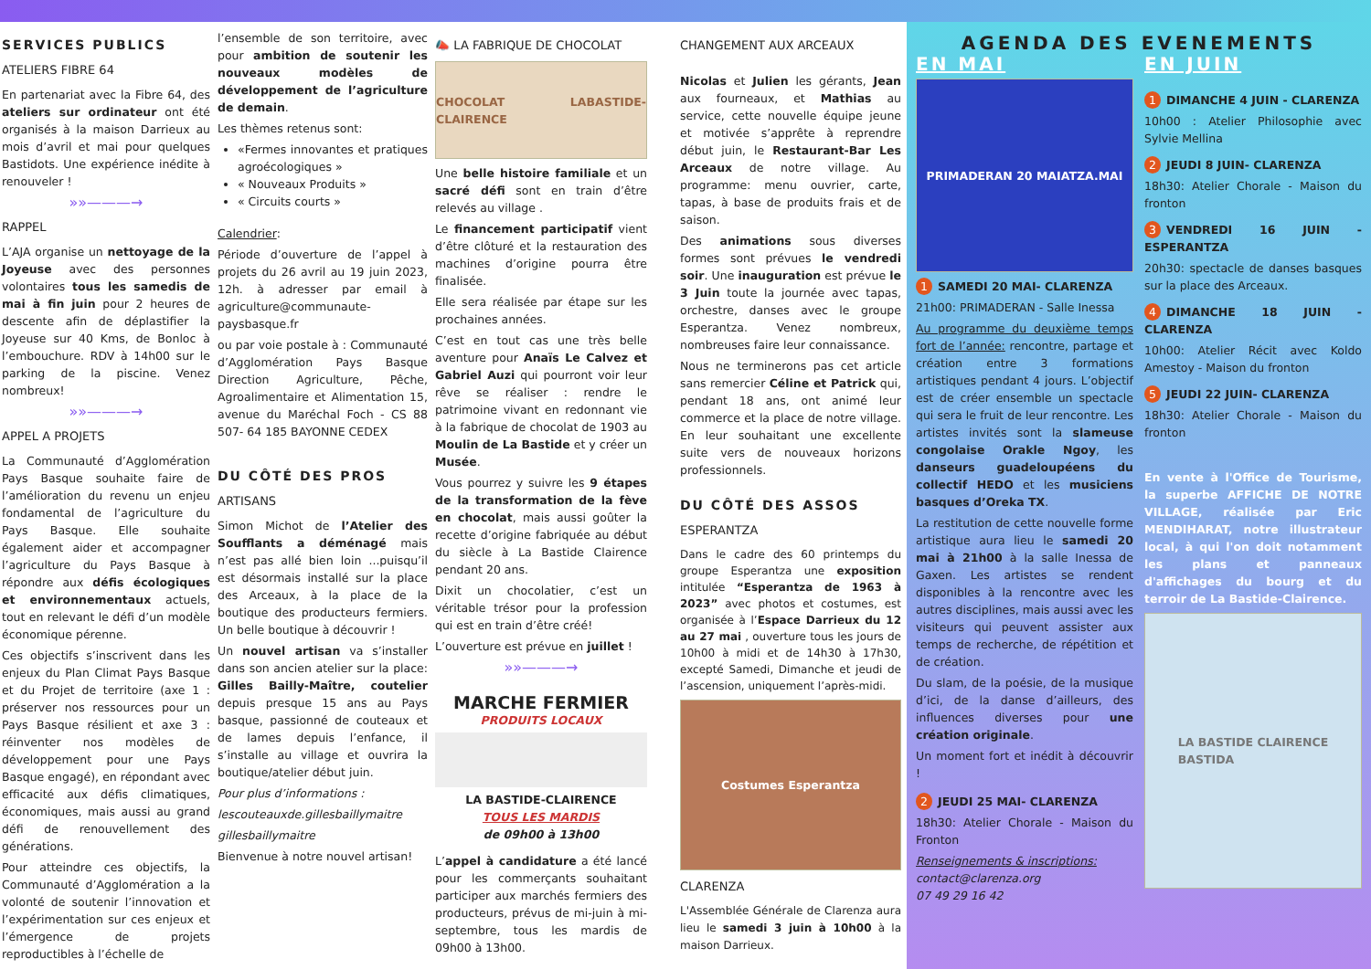SERVICES PUBLICS
ATELIERS FIBRE 64
En partenariat avec la Fibre 64, des ateliers sur ordinateur ont été organisés à la maison Darrieux au mois d’avril et mai pour quelques Bastidots. Une expérience inédite à renouveler !
»»———→
RAPPEL
L’AJA organise un nettoyage de la Joyeuse avec des personnes volontaires tous les samedis de mai à fin juin pour 2 heures de descente afin de déplastifier la Joyeuse sur 40 Kms, de Bonloc à l’embouchure. RDV à 14h00 sur le parking de la piscine. Venez nombreux!
»»———→
APPEL A PROJETS
La Communauté d’Agglomération Pays Basque souhaite faire de l’amélioration du revenu un enjeu fondamental de l’agriculture du Pays Basque. Elle souhaite également aider et accompagner l’agriculture du Pays Basque à répondre aux défis écologiques et environnementaux actuels, tout en relevant le défi d’un modèle économique pérenne.
Ces objectifs s’inscrivent dans les enjeux du Plan Climat Pays Basque et du Projet de territoire (axe 1 : préserver nos ressources pour un Pays Basque résilient et axe 3 : réinventer nos modèles de développement pour une Pays Basque engagé), en répondant avec efficacité aux défis climatiques, économiques, mais aussi au grand défi de renouvellement des générations.
Pour atteindre ces objectifs, la Communauté d’Agglomération a la volonté de soutenir l’innovation et l’expérimentation sur ces enjeux et l’émergence de projets reproductibles à l’échelle de
l’ensemble de son territoire, avec pour ambition de soutenir les nouveaux modèles de développement de l’agriculture de demain.
Les thèmes retenus sont:
«Fermes innovantes et pratiques agroécologiques »
« Nouveaux Produits »
« Circuits courts »
Calendrier:
Période d’ouverture de l’appel à projets du 26 avril au 19 juin 2023, 12h. à adresser par email à agriculture@communaute-paysbasque.fr
ou par voie postale à : Communauté d’Agglomération Pays Basque Direction Agriculture, Pêche, Agroalimentaire et Alimentation 15, avenue du Maréchal Foch - CS 88 507- 64 185 BAYONNE CEDEX
DU CÔTÉ DES PROS
ARTISANS
Simon Michot de l’Atelier des Soufflants a déménagé mais n’est pas allé bien loin ...puisqu’il est désormais installé sur la place des Arceaux, à la place de la boutique des producteurs fermiers. Un belle boutique à découvrir !
Un nouvel artisan va s’installer dans son ancien atelier sur la place: Gilles Bailly-Maître, coutelier depuis presque 15 ans au Pays basque, passionné de couteaux et de lames depuis l’enfance, il s’installe au village et ouvrira la boutique/atelier début juin.
Pour plus d’informations :
lescouteauxde.gillesbaillymaitre
gillesbaillymaitre
Bienvenue à notre nouvel artisan!
📣 LA FABRIQUE DE CHOCOLAT
CHOCOLAT LABASTIDE-CLAIRENCE
Une belle histoire familiale et un sacré défi sont en train d’être relevés au village .
Le financement participatif vient d’être clôturé et la restauration des machines d’origine pourra être finalisée.
Elle sera réalisée par étape sur les prochaines années.
C’est en tout cas une très belle aventure pour Anaïs Le Calvez et Gabriel Auzi qui pourront voir leur rêve se réaliser : rendre le patrimoine vivant en redonnant vie à la fabrique de chocolat de 1903 au Moulin de La Bastide et y créer un Musée.
Vous pourrez y suivre les 9 étapes de la transformation de la fève en chocolat, mais aussi goûter la recette d’origine fabriquée au début du siècle à La Bastide Clairence pendant 20 ans.
Dixit un chocolatier, c’est un véritable trésor pour la profession qui est en train d’être créé!
L’ouverture est prévue en juillet !
»»———→
MARCHE FERMIER
PRODUITS LOCAUX
LA BASTIDE-CLAIRENCE
TOUS LES MARDIS
de 09h00 à 13h00
L’appel à candidature a été lancé pour les commerçants souhaitant participer aux marchés fermiers des producteurs, prévus de mi-juin à mi-septembre, tous les mardis de 09h00 à 13h00.
CHANGEMENT AUX ARCEAUX
Nicolas et Julien les gérants, Jean aux fourneaux, et Mathias au service, cette nouvelle équipe jeune et motivée s’apprête à reprendre début juin, le Restaurant-Bar Les Arceaux de notre village. Au programme: menu ouvrier, carte, tapas, à base de produits frais et de saison.
Des animations sous diverses formes sont prévues le vendredi soir. Une inauguration est prévue le 3 Juin toute la journée avec tapas, orchestre, danses avec le groupe Esperantza. Venez nombreux, nombreuses faire leur connaissance.
Nous ne terminerons pas cet article sans remercier Céline et Patrick qui, pendant 18 ans, ont animé leur commerce et la place de notre village. En leur souhaitant une excellente suite vers de nouveaux horizons professionnels.
DU CÔTÉ DES ASSOS
ESPERANTZA
Dans le cadre des 60 printemps du groupe Esperantza une exposition intitulée “Esperantza de 1963 à 2023” avec photos et costumes, est organisée à l’Espace Darrieux du 12 au 27 mai , ouverture tous les jours de 10h00 à midi et de 14h30 à 17h30, excepté Samedi, Dimanche et jeudi de l’ascension, uniquement l’après-midi.
Costumes Esperantza
CLARENZA
L'Assemblée Générale de Clarenza aura lieu le samedi 3 juin à 10h00 à la maison Darrieux.
AGENDA DES EVENEMENTS
EN MAI
PRIMADERAN 20 MAIATZA.MAI
1 SAMEDI 20 MAI- CLARENZA
21h00: PRIMADERAN - Salle Inessa
Au programme du deuxième temps fort de l’année: rencontre, partage et création entre 3 formations artistiques pendant 4 jours. L’objectif est de créer ensemble un spectacle qui sera le fruit de leur rencontre. Les artistes invités sont la slameuse congolaise Orakle Ngoy, les danseurs guadeloupéens du collectif HEDO et les musiciens basques d’Oreka TX.
La restitution de cette nouvelle forme artistique aura lieu le samedi 20 mai à 21h00 à la salle Inessa de Gaxen. Les artistes se rendent disponibles à la rencontre avec les autres disciplines, mais aussi avec les visiteurs qui peuvent assister aux temps de recherche, de répétition et de création.
Du slam, de la poésie, de la musique d’ici, de la danse d’ailleurs, des influences diverses pour une création originale.
Un moment fort et inédit à découvrir !
2 JEUDI 25 MAI- CLARENZA
18h30: Atelier Chorale - Maison du Fronton
Renseignements & inscriptions:
contact@clarenza.org
07 49 29 16 42
EN JUIN
1 DIMANCHE 4 JUIN - CLARENZA
10h00 : Atelier Philosophie avec Sylvie Mellina
2 JEUDI 8 JUIN- CLARENZA
18h30: Atelier Chorale - Maison du fronton
3 VENDREDI 16 JUIN - ESPERANTZA
20h30: spectacle de danses basques sur la place des Arceaux.
4 DIMANCHE 18 JUIN - CLARENZA
10h00: Atelier Récit avec Koldo Amestoy - Maison du fronton
5 JEUDI 22 JUIN- CLARENZA
18h30: Atelier Chorale - Maison du fronton
En vente à l'Office de Tourisme, la superbe AFFICHE DE NOTRE VILLAGE, réalisée par Eric MENDIHARAT, notre illustrateur local, à qui l'on doit notamment les plans et panneaux d'affichages du bourg et du terroir de La Bastide-Clairence.
LA BASTIDE CLAIRENCE
BASTIDA